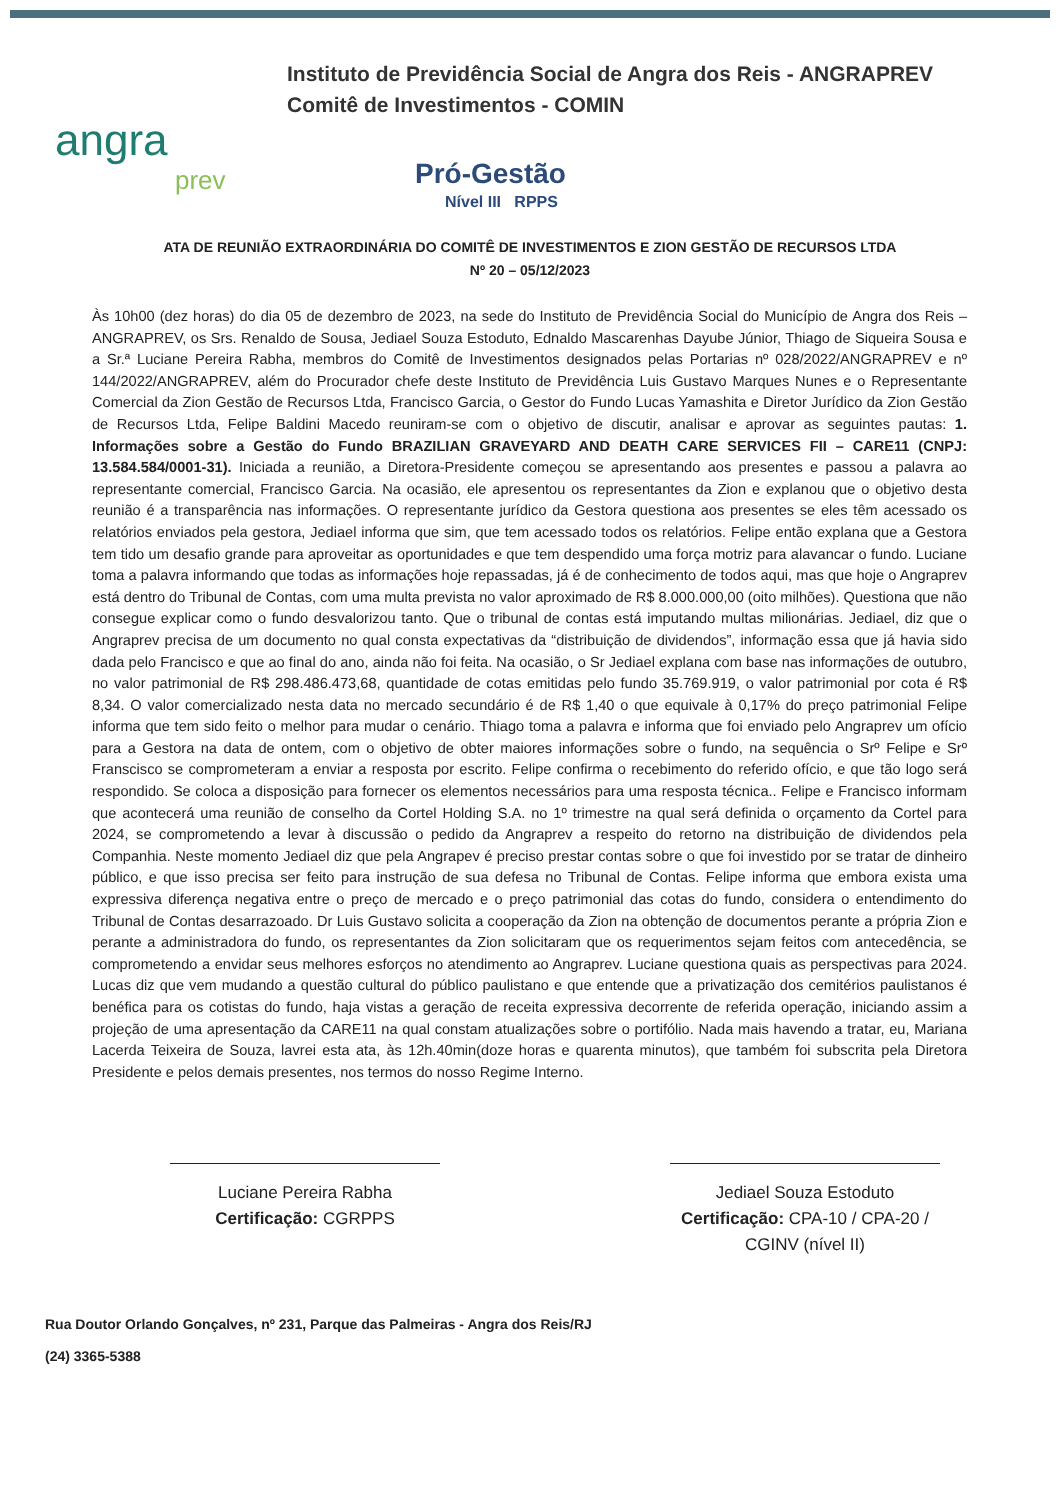Instituto de Previdência Social de Angra dos Reis - ANGRAPREV
Comitê de Investimentos - COMIN
angra
prev
Pró-Gestão
Nível III RPPS
ATA DE REUNIÃO EXTRAORDINÁRIA DO COMITÊ DE INVESTIMENTOS E ZION GESTÃO DE RECURSOS LTDA
Nº 20 – 05/12/2023
Às 10h00 (dez horas) do dia 05 de dezembro de 2023, na sede do Instituto de Previdência Social do Município de Angra dos Reis – ANGRAPREV, os Srs. Renaldo de Sousa, Jediael Souza Estoduto, Ednaldo Mascarenhas Dayube Júnior, Thiago de Siqueira Sousa e a Sr.ª Luciane Pereira Rabha, membros do Comitê de Investimentos designados pelas Portarias nº 028/2022/ANGRAPREV e nº 144/2022/ANGRAPREV, além do Procurador chefe deste Instituto de Previdência Luis Gustavo Marques Nunes e o Representante Comercial da Zion Gestão de Recursos Ltda, Francisco Garcia, o Gestor do Fundo Lucas Yamashita e Diretor Jurídico da Zion Gestão de Recursos Ltda, Felipe Baldini Macedo reuniram-se com o objetivo de discutir, analisar e aprovar as seguintes pautas: 1. Informações sobre a Gestão do Fundo BRAZILIAN GRAVEYARD AND DEATH CARE SERVICES FII – CARE11 (CNPJ: 13.584.584/0001-31). Iniciada a reunião, a Diretora-Presidente começou se apresentando aos presentes e passou a palavra ao representante comercial, Francisco Garcia. Na ocasião, ele apresentou os representantes da Zion e explanou que o objetivo desta reunião é a transparência nas informações. O representante jurídico da Gestora questiona aos presentes se eles têm acessado os relatórios enviados pela gestora, Jediael informa que sim, que tem acessado todos os relatórios. Felipe então explana que a Gestora tem tido um desafio grande para aproveitar as oportunidades e que tem despendido uma força motriz para alavancar o fundo. Luciane toma a palavra informando que todas as informações hoje repassadas, já é de conhecimento de todos aqui, mas que hoje o Angraprev está dentro do Tribunal de Contas, com uma multa prevista no valor aproximado de R$ 8.000.000,00 (oito milhões). Questiona que não consegue explicar como o fundo desvalorizou tanto. Que o tribunal de contas está imputando multas milionárias. Jediael, diz que o Angraprev precisa de um documento no qual consta expectativas da “distribuição de dividendos”, informação essa que já havia sido dada pelo Francisco e que ao final do ano, ainda não foi feita. Na ocasião, o Sr Jediael explana com base nas informações de outubro, no valor patrimonial de R$ 298.486.473,68, quantidade de cotas emitidas pelo fundo 35.769.919, o valor patrimonial por cota é R$ 8,34. O valor comercializado nesta data no mercado secundário é de R$ 1,40 o que equivale à 0,17% do preço patrimonial Felipe informa que tem sido feito o melhor para mudar o cenário. Thiago toma a palavra e informa que foi enviado pelo Angraprev um ofício para a Gestora na data de ontem, com o objetivo de obter maiores informações sobre o fundo, na sequência o Srº Felipe e Srº Franscisco se comprometeram a enviar a resposta por escrito. Felipe confirma o recebimento do referido ofício, e que tão logo será respondido. Se coloca a disposição para fornecer os elementos necessários para uma resposta técnica.. Felipe e Francisco informam que acontecerá uma reunião de conselho da Cortel Holding S.A. no 1º trimestre na qual será definida o orçamento da Cortel para 2024, se comprometendo a levar à discussão o pedido da Angraprev a respeito do retorno na distribuição de dividendos pela Companhia. Neste momento Jediael diz que pela Angrapev é preciso prestar contas sobre o que foi investido por se tratar de dinheiro público, e que isso precisa ser feito para instrução de sua defesa no Tribunal de Contas. Felipe informa que embora exista uma expressiva diferença negativa entre o preço de mercado e o preço patrimonial das cotas do fundo, considera o entendimento do Tribunal de Contas desarrazoado. Dr Luis Gustavo solicita a cooperação da Zion na obtenção de documentos perante a própria Zion e perante a administradora do fundo, os representantes da Zion solicitaram que os requerimentos sejam feitos com antecedência, se comprometendo a envidar seus melhores esforços no atendimento ao Angraprev. Luciane questiona quais as perspectivas para 2024. Lucas diz que vem mudando a questão cultural do público paulistano e que entende que a privatização dos cemitérios paulistanos é benéfica para os cotistas do fundo, haja vistas a geração de receita expressiva decorrente de referida operação, iniciando assim a projeção de uma apresentação da CARE11 na qual constam atualizações sobre o portifólio. Nada mais havendo a tratar, eu, Mariana Lacerda Teixeira de Souza, lavrei esta ata, às 12h.40min(doze horas e quarenta minutos), que também foi subscrita pela Diretora Presidente e pelos demais presentes, nos termos do nosso Regime Interno.
Luciane Pereira Rabha
Certificação: CGRPPS
Jediael Souza Estoduto
Certificação: CPA-10 / CPA-20 / CGINV (nível II)
Rua Doutor Orlando Gonçalves, nº 231, Parque das Palmeiras - Angra dos Reis/RJ
(24) 3365-5388